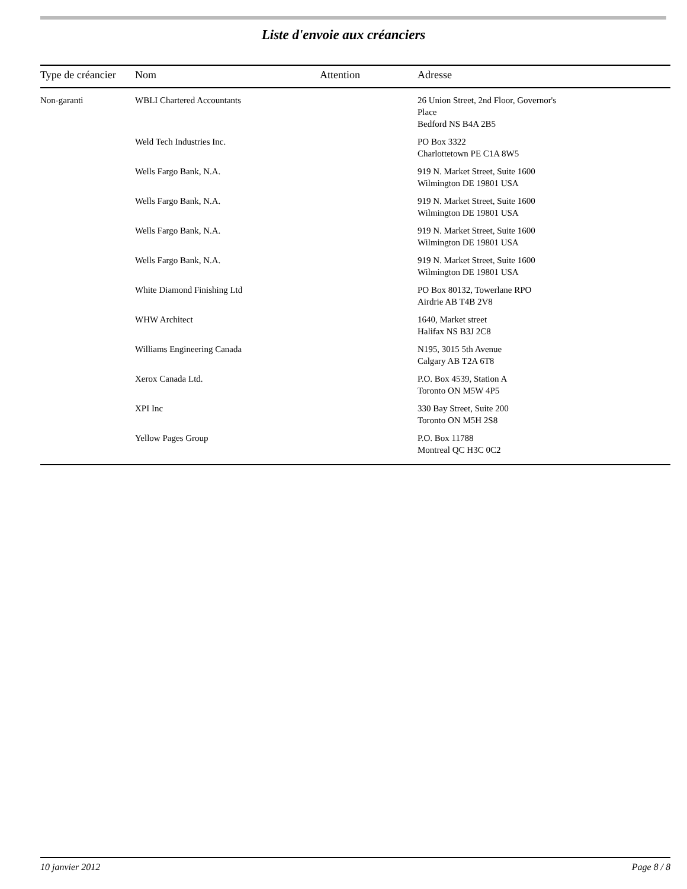Liste d'envoie aux créanciers
| Type de créancier | Nom | Attention | Adresse |
| --- | --- | --- | --- |
| Non-garanti | WBLI Chartered Accountants | | 26 Union Street, 2nd Floor, Governor's Place Bedford NS B4A 2B5 |
| | Weld Tech Industries Inc. | | PO Box 3322 Charlottetown PE C1A 8W5 |
| | Wells Fargo Bank, N.A. | | 919 N. Market Street, Suite 1600 Wilmington DE 19801 USA |
| | Wells Fargo Bank, N.A. | | 919 N. Market Street, Suite 1600 Wilmington DE 19801 USA |
| | Wells Fargo Bank, N.A. | | 919 N. Market Street, Suite 1600 Wilmington DE 19801 USA |
| | Wells Fargo Bank, N.A. | | 919 N. Market Street, Suite 1600 Wilmington DE 19801 USA |
| | White Diamond Finishing Ltd | | PO Box 80132, Towerlane RPO Airdrie AB T4B 2V8 |
| | WHW Architect | | 1640, Market street Halifax NS B3J 2C8 |
| | Williams Engineering Canada | | N195, 3015 5th Avenue Calgary AB T2A 6T8 |
| | Xerox Canada Ltd. | | P.O. Box 4539, Station A Toronto ON M5W 4P5 |
| | XPI Inc | | 330 Bay Street, Suite 200 Toronto ON M5H 2S8 |
| | Yellow Pages Group | | P.O. Box 11788 Montreal QC H3C 0C2 |
10 janvier 2012 Page 8 / 8